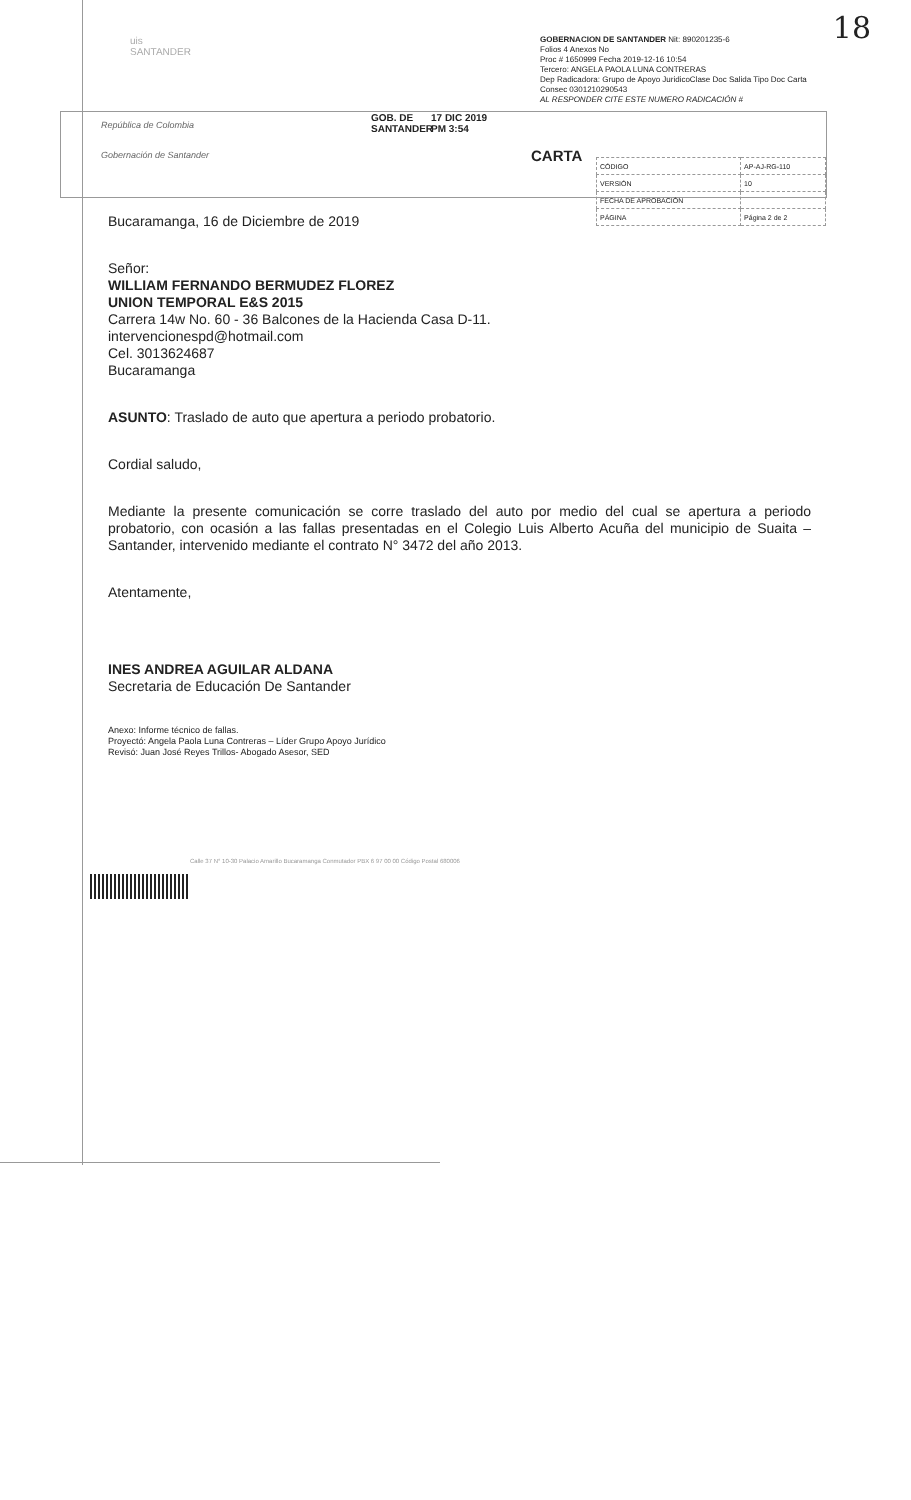18
uis
SANTANDER
GOBERNACION DE SANTANDER Nit: 890201235-6
Folios 4 Anexos No
Proc # 1650999 Fecha 2019-12-16 10:54
Tercero: ANGELA PAOLA LUNA CONTRERAS
Dep Radicadora: Grupo de Apoyo JuridicoClase Doc Salida Tipo Doc Carta
Consec 0301210290543
AL RESPONDER CITE ESTE NUMERO RADICACIÓN #
República de Colombia
Gobernación de Santander
GOB. DE SANTANDER
17 DIC 2019 PM 3:54
CARTA
| CÓDIGO | AP-AJ-RG-110 |
| VERSIÓN | 10 |
| FECHA DE APROBACIÓN | |
| PÁGINA | Página 2 de 2 |
Bucaramanga, 16 de Diciembre de 2019
Señor:
WILLIAM FERNANDO BERMUDEZ FLOREZ
UNION TEMPORAL E&S 2015
Carrera 14w No. 60 - 36 Balcones de la Hacienda Casa D-11.
intervencionespd@hotmail.com
Cel. 3013624687
Bucaramanga
ASUNTO: Traslado de auto que apertura a periodo probatorio.
Cordial saludo,
Mediante la presente comunicación se corre traslado del auto por medio del cual se apertura a periodo probatorio, con ocasión a las fallas presentadas en el Colegio Luis Alberto Acuña del municipio de Suaita – Santander, intervenido mediante el contrato N° 3472 del año 2013.
Atentamente,
INES ANDREA AGUILAR ALDANA
Secretaria de Educación De Santander
Anexo: Informe técnico de fallas.
Proyectó: Angela Paola Luna Contreras – Líder Grupo Apoyo Jurídico
Revisó: Juan José Reyes Trillos- Abogado Asesor, SED
Calle 37 N° 10-30 Palacio Amarillo Bucaramanga Conmutador PBX 6 97 00 00 Código Postal 680006